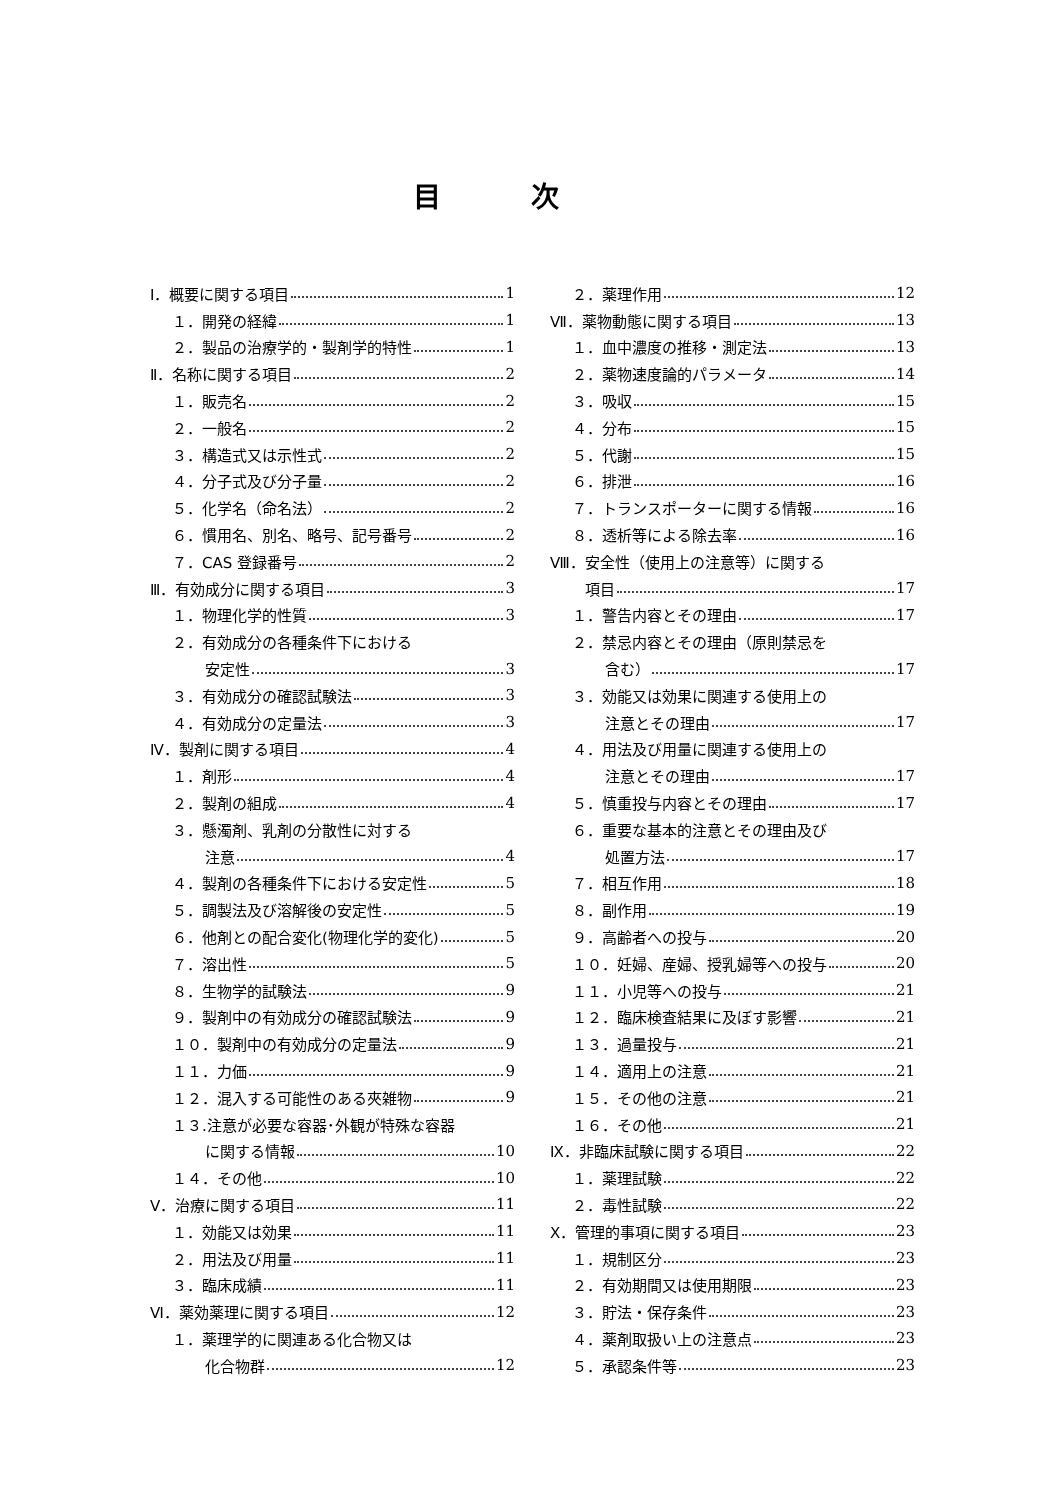目次
Ⅰ．概要に関する項目 1
１．開発の経緯 1
２．製品の治療学的・製剤学的特性 1
Ⅱ．名称に関する項目 2
１．販売名 2
２．一般名 2
３．構造式又は示性式 2
４．分子式及び分子量 2
５．化学名（命名法） 2
６．慣用名、別名、略号、記号番号 2
７．CAS 登録番号 2
Ⅲ．有効成分に関する項目 3
１．物理化学的性質 3
２．有効成分の各種条件下における
安定性 3
３．有効成分の確認試験法 3
４．有効成分の定量法 3
Ⅳ．製剤に関する項目 4
１．剤形 4
２．製剤の組成 4
３．懸濁剤、乳剤の分散性に対する
注意 4
４．製剤の各種条件下における安定性 5
５．調製法及び溶解後の安定性 5
６．他剤との配合変化(物理化学的変化) 5
７．溶出性 5
８．生物学的試験法 9
９．製剤中の有効成分の確認試験法 9
１０．製剤中の有効成分の定量法 9
１１．力価 9
１２．混入する可能性のある夾雑物 9
１３.注意が必要な容器･外観が特殊な容器
に関する情報 10
１４．その他 10
Ⅴ．治療に関する項目 11
１．効能又は効果 11
２．用法及び用量 11
３．臨床成績 11
Ⅵ．薬効薬理に関する項目 12
１．薬理学的に関連ある化合物又は
化合物群 12
２．薬理作用 12
Ⅶ．薬物動態に関する項目 13
１．血中濃度の推移・測定法 13
２．薬物速度論的パラメータ 14
３．吸収 15
４．分布 15
５．代謝 15
６．排泄 16
７．トランスポーターに関する情報 16
８．透析等による除去率 16
Ⅷ．安全性（使用上の注意等）に関する
項目 17
１．警告内容とその理由 17
２．禁忌内容とその理由（原則禁忌を
含む） 17
３．効能又は効果に関連する使用上の
注意とその理由 17
４．用法及び用量に関連する使用上の
注意とその理由 17
５．慎重投与内容とその理由 17
６．重要な基本的注意とその理由及び
処置方法 17
７．相互作用 18
８．副作用 19
９．高齢者への投与 20
１０．妊婦、産婦、授乳婦等への投与 20
１１．小児等への投与 21
１２．臨床検査結果に及ぼす影響 21
１３．過量投与 21
１４．適用上の注意 21
１５．その他の注意 21
１６．その他 21
Ⅸ．非臨床試験に関する項目 22
１．薬理試験 22
２．毒性試験 22
Ⅹ．管理的事項に関する項目 23
１．規制区分 23
２．有効期間又は使用期限 23
３．貯法・保存条件 23
４．薬剤取扱い上の注意点 23
５．承認条件等 23